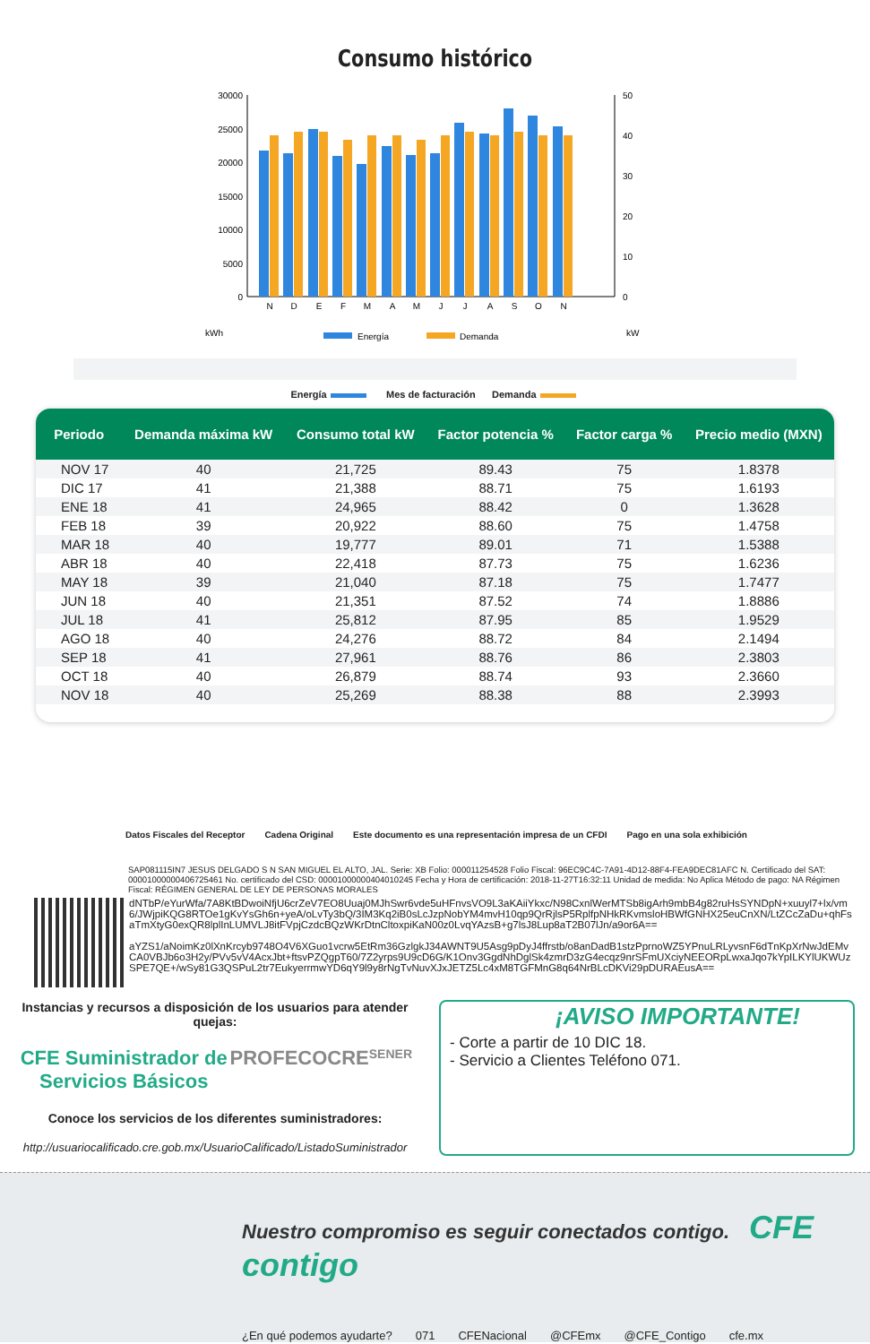Consumo histórico
30000
25000
20000
15000
10000
5000
0
50
40
30
20
10
0
N
D
E
F
M
A
M
J
J
A
S
O
N
kWh
kW
Energía
Demanda
Energía Mes de facturación Demanda
| Periodo | Demanda máxima kW | Consumo total kW | Factor potencia % | Factor carga % | Precio medio (MXN) |
| --- | --- | --- | --- | --- | --- |
| NOV 17 | 40 | 21,725 | 89.43 | 75 | 1.8378 |
| DIC 17 | 41 | 21,388 | 88.71 | 75 | 1.6193 |
| ENE 18 | 41 | 24,965 | 88.42 | 0 | 1.3628 |
| FEB 18 | 39 | 20,922 | 88.60 | 75 | 1.4758 |
| MAR 18 | 40 | 19,777 | 89.01 | 71 | 1.5388 |
| ABR 18 | 40 | 22,418 | 87.73 | 75 | 1.6236 |
| MAY 18 | 39 | 21,040 | 87.18 | 75 | 1.7477 |
| JUN 18 | 40 | 21,351 | 87.52 | 74 | 1.8886 |
| JUL 18 | 41 | 25,812 | 87.95 | 85 | 1.9529 |
| AGO 18 | 40 | 24,276 | 88.72 | 84 | 2.1494 |
| SEP 18 | 41 | 27,961 | 88.76 | 86 | 2.3803 |
| OCT 18 | 40 | 26,879 | 88.74 | 93 | 2.3660 |
| NOV 18 | 40 | 25,269 | 88.38 | 88 | 2.3993 |
Datos Fiscales del Receptor Cadena Original Este documento es una representación impresa de un CFDI Pago en una sola exhibición
SAP081115IN7 JESUS DELGADO S N SAN MIGUEL EL ALTO, JAL. Serie: XB Folio: 000011254528 Folio Fiscal: 96EC9C4C-7A91-4D12-88F4-FEA9DEC81AFC N. Certificado del SAT: 00001000000406725461 No. certificado del CSD: 00001000000404010245 Fecha y Hora de certificación: 2018-11-27T16:32:11 Unidad de medida: No Aplica Método de pago: NA Régimen Fiscal: RÉGIMEN GENERAL DE LEY DE PERSONAS MORALES
dNTbP/eYurWfa/7A8KtBDwoiNfjU6crZeV7EO8Uuaj0MJhSwr6vde5uHFnvsVO9L3aKAiiYkxc/N98CxnlWerMTSb8igArh9mbB4g82ruHsSYNDpN+xuuyl7+lx/vm6/JWjpiKQG8RTOe1gKvYsGh6n+yeA/oLvTy3bQ/3IM3Kq2iB0sLcJzpNobYM4mvH10qp9QrRjlsP5RplfpNHkRKvmsloHBWfGNHX25euCnXN/LtZCcZaDu+qhFsaTmXtyG0exQR8lplInLUMVLJ8itFVpjCzdcBQzWKrDtnCltoxpiKaN00z0LvqYAzsB+g7lsJ8Lup8aT2B07lJn/a9or6A==
aYZS1/aNoimKz0lXnKrcyb9748O4V6XGuo1vcrw5EtRm36GzlgkJ34AWNT9U5Asg9pDyJ4ffrstb/o8anDadB1stzPprnoWZ5YPnuLRLyvsnF6dTnKpXrNwJdEMvCA0VBJb6o3H2y/PVv5vV4AcxJbt+ftsvPZQgpT60/7Z2yrps9U9cD6G/K1Onv3GgdNhDglSk4zmrD3zG4ecqz9nrSFmUXciyNEEORpLwxaJqo7kYpILKYlUKWUzSPE7QE+/wSy81G3QSPuL2tr7EukyerrmwYD6qY9l9y8rNgTvNuvXJxJETZ5Lc4xM8TGFMnG8q64NrBLcDKVi29pDURAEusA==
Instancias y recursos a disposición de los usuarios para atender quejas:
CFE Suministrador de Servicios Básicos PROFECO CRE SENER
Conoce los servicios de los diferentes suministradores:
http://usuariocalificado.cre.gob.mx/UsuarioCalificado/ListadoSuministrador
¡AVISO IMPORTANTE!
- Corte a partir de 10 DIC 18.
- Servicio a Clientes Teléfono 071.
Nuestro compromiso es seguir conectados contigo. CFE contigo
¿En qué podemos ayudarte? 071 CFENacional @CFEmx @CFE_Contigo cfe.mx